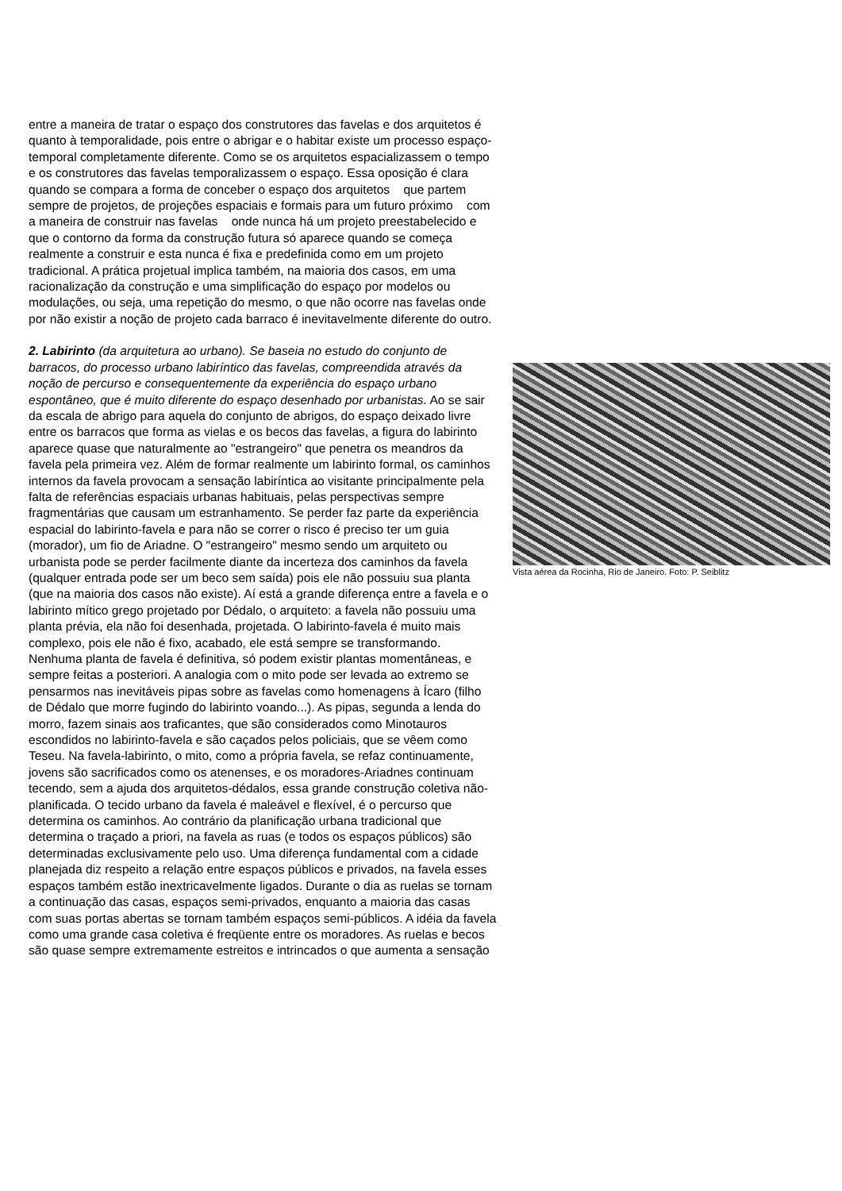entre a maneira de tratar o espaço dos construtores das favelas e dos arquitetos é quanto à temporalidade, pois entre o abrigar e o habitar existe um processo espaço-temporal completamente diferente. Como se os arquitetos espacializassem o tempo e os construtores das favelas temporalizassem o espaço. Essa oposição é clara quando se compara a forma de conceber o espaço dos arquitetos que partem sempre de projetos, de projeções espaciais e formais para um futuro próximo com a maneira de construir nas favelas onde nunca há um projeto preestabelecido e que o contorno da forma da construção futura só aparece quando se começa realmente a construir e esta nunca é fixa e predefinida como em um projeto tradicional. A prática projetual implica também, na maioria dos casos, em uma racionalização da construção e uma simplificação do espaço por modelos ou modulações, ou seja, uma repetição do mesmo, o que não ocorre nas favelas onde por não existir a noção de projeto cada barraco é inevitavelmente diferente do outro.
2. Labirinto (da arquitetura ao urbano). Se baseia no estudo do conjunto de barracos, do processo urbano labiríntico das favelas, compreendida através da noção de percurso e consequentemente da experiência do espaço urbano espontâneo, que é muito diferente do espaço desenhado por urbanistas. Ao se sair da escala de abrigo para aquela do conjunto de abrigos, do espaço deixado livre entre os barracos que forma as vielas e os becos das favelas, a figura do labirinto aparece quase que naturalmente ao "estrangeiro" que penetra os meandros da favela pela primeira vez. Além de formar realmente um labirinto formal, os caminhos internos da favela provocam a sensação labiríntica ao visitante principalmente pela falta de referências espaciais urbanas habituais, pelas perspectivas sempre fragmentárias que causam um estranhamento. Se perder faz parte da experiência espacial do labirinto-favela e para não se correr o risco é preciso ter um guia (morador), um fio de Ariadne. O "estrangeiro" mesmo sendo um arquiteto ou urbanista pode se perder facilmente diante da incerteza dos caminhos da favela (qualquer entrada pode ser um beco sem saída) pois ele não possuiu sua planta (que na maioria dos casos não existe). Aí está a grande diferença entre a favela e o labirinto mítico grego projetado por Dédalo, o arquiteto: a favela não possuiu uma planta prévia, ela não foi desenhada, projetada. O labirinto-favela é muito mais complexo, pois ele não é fixo, acabado, ele está sempre se transformando. Nenhuma planta de favela é definitiva, só podem existir plantas momentâneas, e sempre feitas a posteriori. A analogia com o mito pode ser levada ao extremo se pensarmos nas inevitáveis pipas sobre as favelas como homenagens à Ícaro (filho de Dédalo que morre fugindo do labirinto voando...). As pipas, segunda a lenda do morro, fazem sinais aos traficantes, que são considerados como Minotauros escondidos no labirinto-favela e são caçados pelos policiais, que se vêem como Teseu. Na favela-labirinto, o mito, como a própria favela, se refaz continuamente, jovens são sacrificados como os atenenses, e os moradores-Ariadnes continuam tecendo, sem a ajuda dos arquitetos-dédalos, essa grande construção coletiva não-planificada. O tecido urbano da favela é maleável e flexível, é o percurso que determina os caminhos. Ao contrário da planificação urbana tradicional que determina o traçado a priori, na favela as ruas (e todos os espaços públicos) são determinadas exclusivamente pelo uso. Uma diferença fundamental com a cidade planejada diz respeito a relação entre espaços públicos e privados, na favela esses espaços também estão inextricavelmente ligados. Durante o dia as ruelas se tornam a continuação das casas, espaços semi-privados, enquanto a maioria das casas com suas portas abertas se tornam também espaços semi-públicos. A idéia da favela como uma grande casa coletiva é freqüente entre os moradores. As ruelas e becos são quase sempre extremamente estreitos e intrincados o que aumenta a sensação
Vista aérea da Rocinha, Rio de Janeiro. Foto: P. Seiblitz